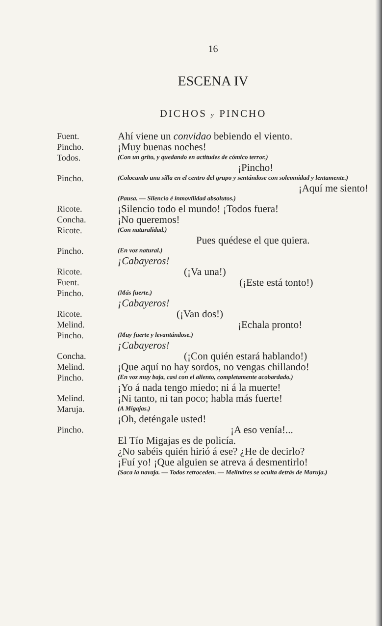16
ESCENA IV
DICHOS y PINCHO
Fuent.
Ahí viene un convidao bebiendo el viento.
Pincho.
¡Muy buenas noches!
Todos.
(Con un grito, y quedando en actitudes de cómico terror.)
¡Pincho!
Pincho.
(Colocando una silla en el centro del grupo y sentándose con solemnidad y lentamente.)
¡Aquí me siento!
(Pausa. — Silencio é inmovilidad absolutos.)
Ricote.
¡Silencio todo el mundo! ¡Todos fuera!
Concha.
¡No queremos!
Ricote.
(Con naturalidad.)
Pues quédese el que quiera.
Pincho.
(En voz natural.)
¡Cabayeros!
Ricote.
(¡Va una!)
Fuent.
(¡Este está tonto!)
Pincho.
(Más fuerte.)
¡Cabayeros!
Ricote.
(¡Van dos!)
Melind.
¡Echala pronto!
Pincho.
(Muy fuerte y levantándose.)
¡Cabayeros!
Concha.
(¡Con quién estará hablando!)
Melind.
¡Que aquí no hay sordos, no vengas chillando!
Pincho.
(En voz muy baja, casi con el aliento, completamente acobardado.)
¡Yo á nada tengo miedo; ni á la muerte!
Melind.
¡Ni tanto, ni tan poco; habla más fuerte!
Maruja.
(A Migajas.)
¡Oh, deténgale usted!
Pincho.
¡A eso venía!...
El Tío Migajas es de policía.
¿No sabéis quién hirió á ese? ¿He de decirlo?
¡Fuí yo! ¡Que alguien se atreva á desmentirlo!
(Saca la navaja. — Todos retroceden. — Melindres se oculta detrás de Maruja.)